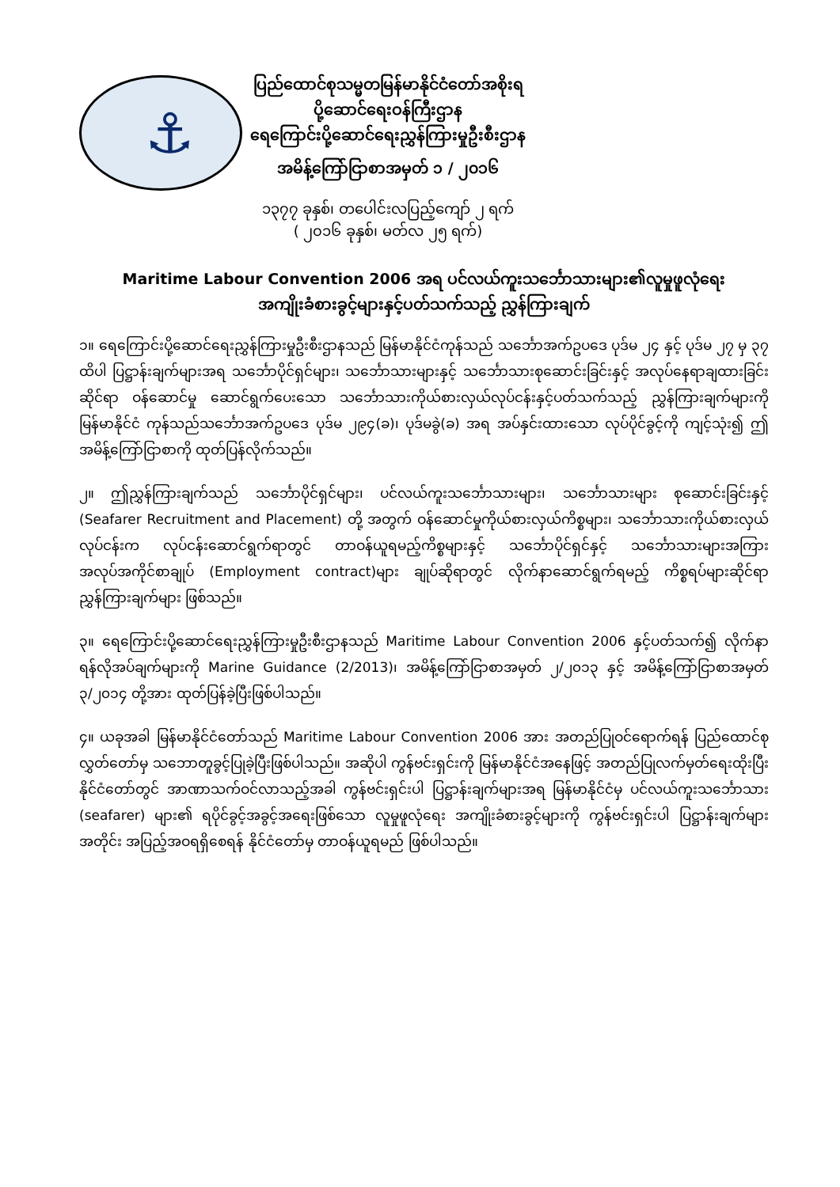⚓
ပြည်ထောင်စုသမ္မတမြန်မာနိုင်ငံတော်အစိုးရ
ပို့ဆောင်ရေးဝန်ကြီးဌာန
ရေကြောင်းပို့ဆောင်ရေးညွှန်ကြားမှုဦးစီးဌာန
အမိန့်ကြော်ငြာစာအမှတ် ၁ / ၂၀၁၆
၁၃၇၇ ခုနှစ်၊ တပေါင်းလပြည့်ကျော် ၂ ရက်
( ၂၀၁၆ ခုနှစ်၊ မတ်လ ၂၅ ရက်)
Maritime Labour Convention 2006 အရ ပင်လယ်ကူးသင်္ဘောသားများ၏လူမှုဖူလုံရေး
အကျိုးခံစားခွင့်များနှင့်ပတ်သက်သည့် ညွှန်ကြားချက်
၁။ ရေကြောင်းပို့ဆောင်ရေးညွှန်ကြားမှုဦးစီးဌာနသည် မြန်မာနိုင်ငံကုန်သည် သင်္ဘောအက်ဥပဒေ ပုဒ်မ ၂၄ နှင့် ပုဒ်မ ၂၇ မှ ၃၇ ထိပါ ပြဋ္ဌာန်းချက်များအရ သင်္ဘောပိုင်ရှင်များ၊ သင်္ဘောသားများနှင့် သင်္ဘောသားစုဆောင်းခြင်းနှင့် အလုပ်နေရာချထားခြင်းဆိုင်ရာ ဝန်ဆောင်မှု ဆောင်ရွက်ပေးသော သင်္ဘောသားကိုယ်စားလှယ်လုပ်ငန်းနှင့်ပတ်သက်သည့် ညွှန်ကြားချက်များကို မြန်မာနိုင်ငံ ကုန်သည်သင်္ဘောအက်ဥပဒေ ပုဒ်မ ၂၉၄(ခ)၊ ပုဒ်မခွဲ(ခ) အရ အပ်နှင်းထားသော လုပ်ပိုင်ခွင့်ကို ကျင့်သုံး၍ ဤအမိန့်ကြော်ငြာစာကို ထုတ်ပြန်လိုက်သည်။
၂။ ဤညွှန်ကြားချက်သည် သင်္ဘောပိုင်ရှင်များ၊ ပင်လယ်ကူးသင်္ဘောသားများ၊ သင်္ဘောသားများ စုဆောင်းခြင်းနှင့် (Seafarer Recruitment and Placement) တို့ အတွက် ဝန်ဆောင်မှုကိုယ်စားလှယ်ကိစ္စများ၊ သင်္ဘောသားကိုယ်စားလှယ်လုပ်ငန်းက လုပ်ငန်းဆောင်ရွက်ရာတွင် တာဝန်ယူရမည့်ကိစ္စများနှင့် သင်္ဘောပိုင်ရှင်နှင့် သင်္ဘောသားများအကြား အလုပ်အကိုင်စာချုပ် (Employment contract)များ ချုပ်ဆိုရာတွင် လိုက်နာဆောင်ရွက်ရမည့် ကိစ္စရပ်များဆိုင်ရာ ညွှန်ကြားချက်များ ဖြစ်သည်။
၃။ ရေကြောင်းပို့ဆောင်ရေးညွှန်ကြားမှုဦးစီးဌာနသည် Maritime Labour Convention 2006 နှင့်ပတ်သက်၍ လိုက်နာရန်လိုအပ်ချက်များကို Marine Guidance (2/2013)၊ အမိန့်ကြော်ငြာစာအမှတ် ၂/၂၀၁၃ နှင့် အမိန့်ကြော်ငြာစာအမှတ် ၃/၂၀၁၄ တို့အား ထုတ်ပြန်ခဲ့ပြီးဖြစ်ပါသည်။
၄။ ယခုအခါ မြန်မာနိုင်ငံတော်သည် Maritime Labour Convention 2006 အား အတည်ပြုဝင်ရောက်ရန် ပြည်ထောင်စုလွှတ်တော်မှ သဘောတူခွင့်ပြုခဲ့ပြီးဖြစ်ပါသည်။ အဆိုပါ ကွန်ဗင်းရှင်းကို မြန်မာနိုင်ငံအနေဖြင့် အတည်ပြုလက်မှတ်ရေးထိုးပြီး နိုင်ငံတော်တွင် အာဏာသက်ဝင်လာသည့်အခါ ကွန်ဗင်းရှင်းပါ ပြဋ္ဌာန်းချက်များအရ မြန်မာနိုင်ငံမှ ပင်လယ်ကူးသင်္ဘောသား (seafarer) များ၏ ရပိုင်ခွင့်အခွင့်အရေးဖြစ်သော လူမှုဖူလုံရေး အကျိုးခံစားခွင့်များကို ကွန်ဗင်းရှင်းပါ ပြဋ္ဌာန်းချက်များအတိုင်း အပြည့်အဝရရှိစေရန် နိုင်ငံတော်မှ တာဝန်ယူရမည် ဖြစ်ပါသည်။